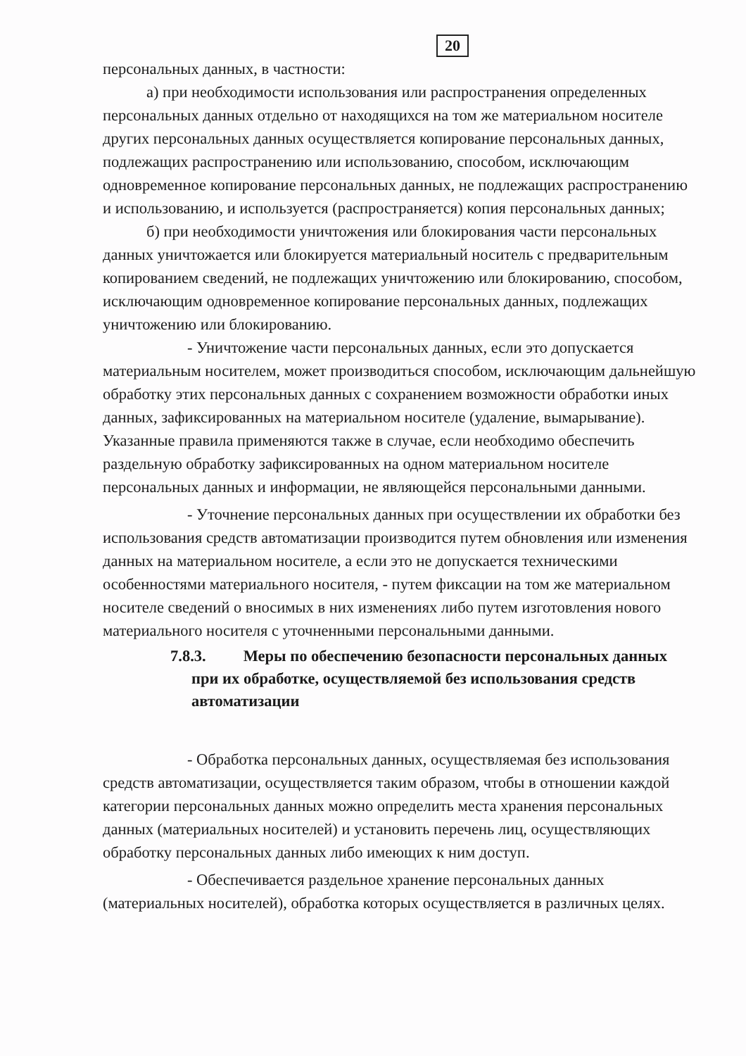20
персональных данных, в частности:
а) при необходимости использования или распространения определенных персональных данных отдельно от находящихся на том же материальном носителе других персональных данных осуществляется копирование персональных данных, подлежащих распространению или использованию, способом, исключающим одновременное копирование персональных данных, не подлежащих распространению и использованию, и используется (распространяется) копия персональных данных;
б) при необходимости уничтожения или блокирования части персональных данных уничтожается или блокируется материальный носитель с предварительным копированием сведений, не подлежащих уничтожению или блокированию, способом, исключающим одновременное копирование персональных данных, подлежащих уничтожению или блокированию.
- Уничтожение части персональных данных, если это допускается материальным носителем, может производиться способом, исключающим дальнейшую обработку этих персональных данных с сохранением возможности обработки иных данных, зафиксированных на материальном носителе (удаление, вымарывание). Указанные правила применяются также в случае, если необходимо обеспечить раздельную обработку зафиксированных на одном материальном носителе персональных данных и информации, не являющейся персональными данными.
- Уточнение персональных данных при осуществлении их обработки без использования средств автоматизации производится путем обновления или изменения данных на материальном носителе, а если это не допускается техническими особенностями материального носителя, - путем фиксации на том же материальном носителе сведений о вносимых в них изменениях либо путем изготовления нового материального носителя с уточненными персональными данными.
7.8.3. Меры по обеспечению безопасности персональных данных при их обработке, осуществляемой без использования средств автоматизации
- Обработка персональных данных, осуществляемая без использования средств автоматизации, осуществляется таким образом, чтобы в отношении каждой категории персональных данных можно определить места хранения персональных данных (материальных носителей) и установить перечень лиц, осуществляющих обработку персональных данных либо имеющих к ним доступ.
- Обеспечивается раздельное хранение персональных данных (материальных носителей), обработка которых осуществляется в различных целях.